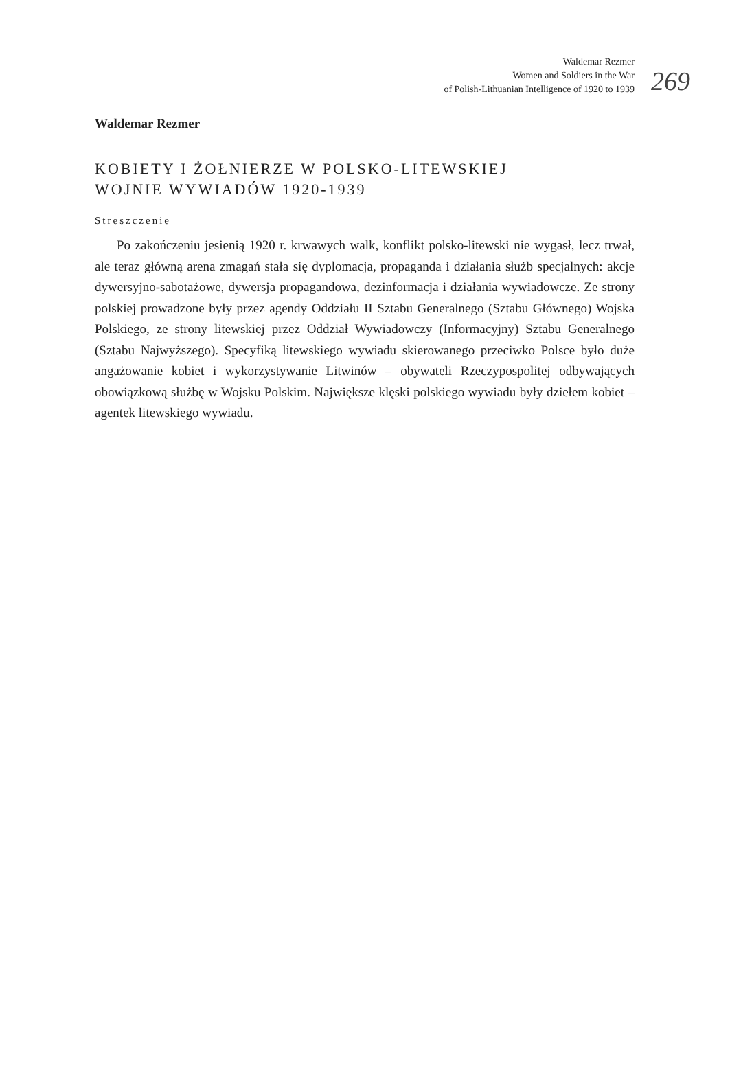Waldemar Rezmer
Women and Soldiers in the War
of Polish-Lithuanian Intelligence of 1920 to 1939
269
Waldemar Rezmer
KOBIETY I ŻOŁNIERZE W POLSKO-LITEWSKIEJ
WOJNIE WYWIADÓW 1920-1939
Streszczenie
Po zakończeniu jesienią 1920 r. krwawych walk, konflikt polsko-litewski nie wygasł, lecz trwał, ale teraz główną arena zmagań stała się dyplomacja, propaganda i działania służb specjalnych: akcje dywersyjno-sabotażowe, dywersja propagandowa, dezinformacja i działania wywiadowcze. Ze strony polskiej prowadzone były przez agendy Oddziału II Sztabu Generalnego (Sztabu Głównego) Wojska Polskiego, ze strony litewskiej przez Oddział Wywiadowczy (Informacyjny) Sztabu Generalnego (Sztabu Najwyższego). Specyfiką litewskiego wywiadu skierowanego przeciwko Polsce było duże angażowanie kobiet i wykorzystywanie Litwinów – obywateli Rzeczypospolitej odbywających obowiązkową służbę w Wojsku Polskim. Największe klęski polskiego wywiadu były dziełem kobiet – agentek litewskiego wywiadu.